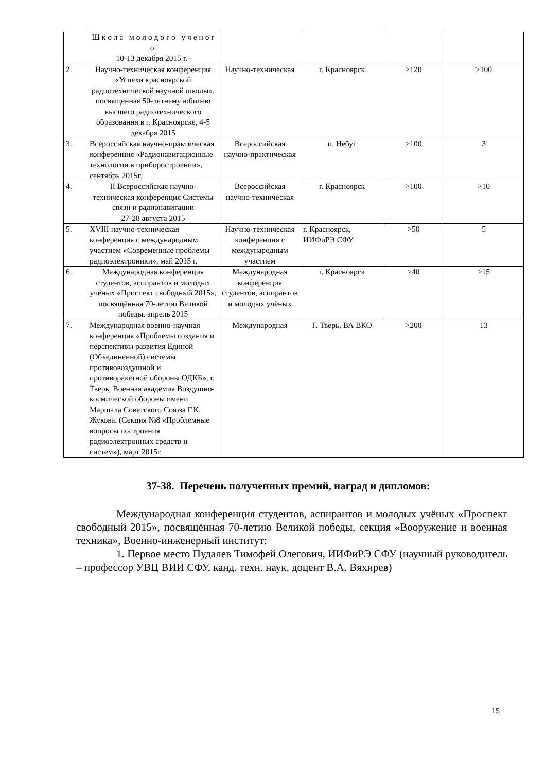| | Ш к о л а м о л о д о г о у ч е н о г о. 10-13 декабря 2015 г.- | | | | |
| 2. | Научно-техническая конференция «Успехи красноярской радиотехнической научной школы», посвященная 50-летнему юбилею высшего радиотехнического образования в г. Красноярске, 4-5 декабря 2015 | Научно-техническая | г. Красноярск | >120 | >100 |
| 3. | Всероссийская научно-практическая конференция «Радионавигационные технологии в приборостроении», сентябрь 2015г. | Всероссийская научно-практическая | п. Небуг | >100 | 3 |
| 4. | II Всероссийская научно-техническая конференция Системы связи и радионавигации 27-28 августа 2015 | Всероссийская научно-техническая | г. Красноярск | >100 | >10 |
| 5. | XVIII научно-техническая конференция с международным участием «Современные проблемы радиоэлектроники», май 2015 г. | Научно-техническая конференция с международным участием | г. Красноярск, ИИФиРЭ СФУ | >50 | 5 |
| 6. | Международная конференция студентов, аспирантов и молодых учёных «Проспект свободный 2015», посвящённая 70-летию Великой победы, апрель 2015 | Международная конференция студентов, аспирантов и молодых учёных | г. Красноярск | >40 | >15 |
| 7. | Международная военно-научная конференция «Проблемы создания и перспективы развития Единой (Объединенной) системы противовоздушной и противоракетной обороны ОДКБ», г. Тверь, Военная академия Воздушно-космической обороны имени Маршала Советского Союза Г.К. Жукова. (Секция №8 «Проблемные вопросы построения радиоэлектронных средств и систем»), март 2015г. | Международная | Г. Тверь, ВА ВКО | >200 | 13 |
37-38. Перечень полученных премий, наград и дипломов:
Международная конференция студентов, аспирантов и молодых учёных «Проспект свободный 2015», посвящённая 70-летию Великой победы, секция «Вооружение и военная техника», Военно-инженерный институт:
1. Первое место Пудалев Тимофей Олегович, ИИФиРЭ СФУ (научный руководитель – профессор УВЦ ВИИ СФУ, канд. техн. наук, доцент В.А. Вяхирев)
15